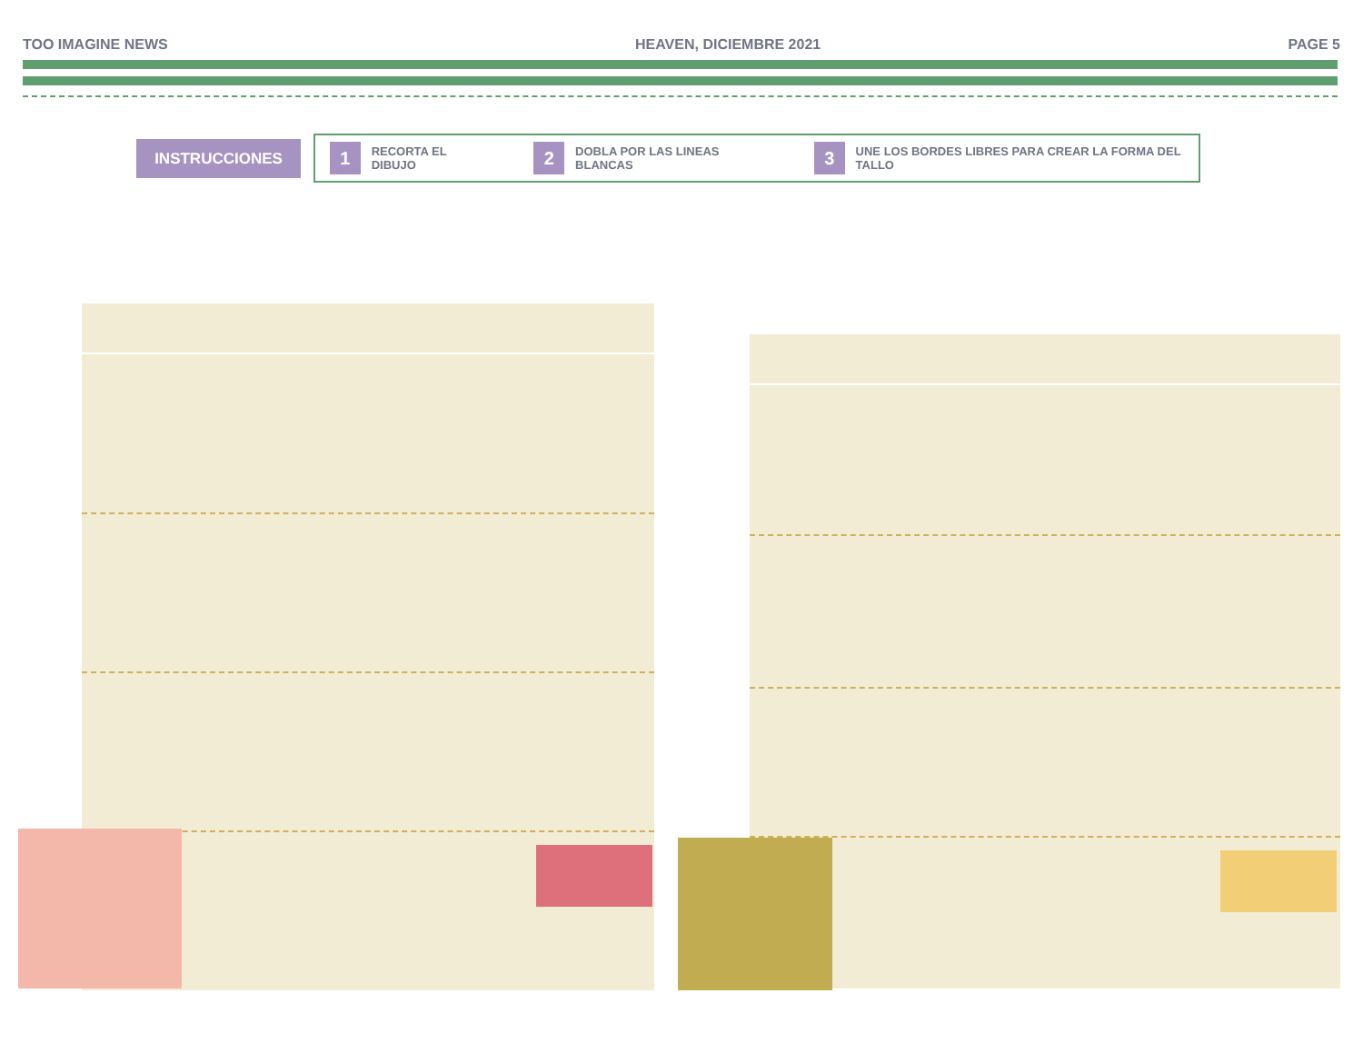TOO IMAGINE NEWS HEAVEN, DICIEMBRE 2021 PAGE 5
INSTRUCCIONES
1
RECORTA EL DIBUJO
2
DOBLA POR LAS LINEAS BLANCAS
3
UNE LOS BORDES LIBRES PARA CREAR LA FORMA DEL TALLO